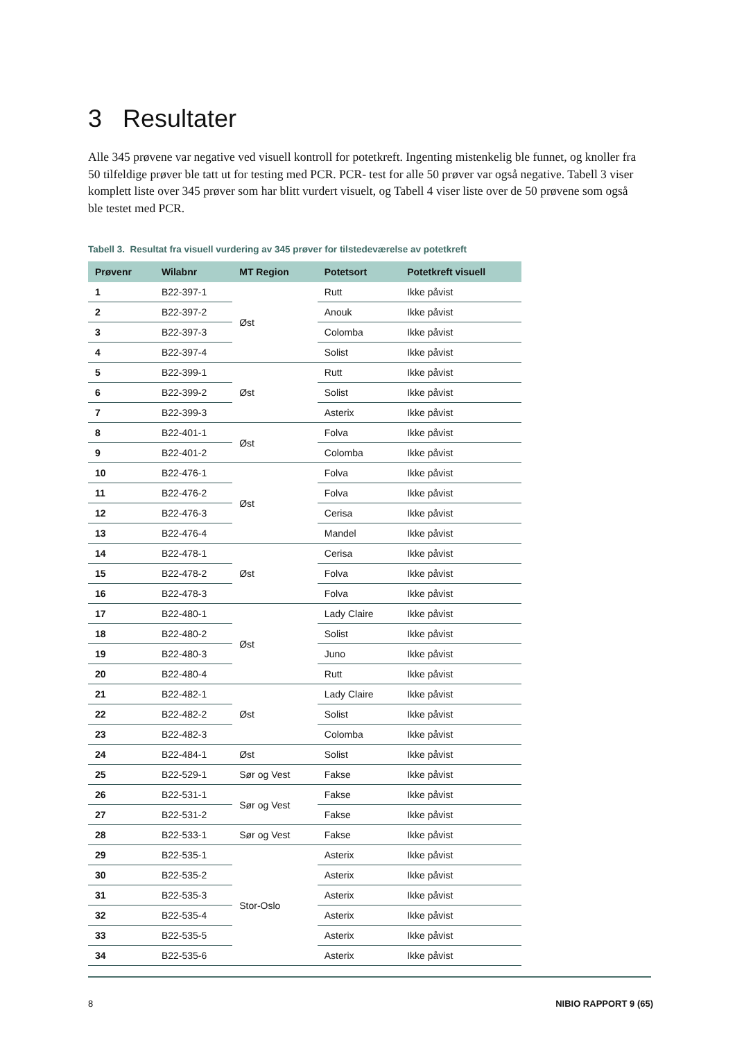3 Resultater
Alle 345 prøvene var negative ved visuell kontroll for potetkreft. Ingenting mistenkelig ble funnet, og knoller fra 50 tilfeldige prøver ble tatt ut for testing med PCR. PCR- test for alle 50 prøver var også negative. Tabell 3 viser komplett liste over 345 prøver som har blitt vurdert visuelt, og Tabell 4 viser liste over de 50 prøvene som også ble testet med PCR.
Tabell 3. Resultat fra visuell vurdering av 345 prøver for tilstedeværelse av potetkreft
| Prøvenr | Wilabnr | MT Region | Potetsort | Potetkreft visuell |
| --- | --- | --- | --- | --- |
| 1 | B22-397-1 | Øst | Rutt | Ikke påvist |
| 2 | B22-397-2 | | Anouk | Ikke påvist |
| 3 | B22-397-3 | | Colomba | Ikke påvist |
| 4 | B22-397-4 | | Solist | Ikke påvist |
| 5 | B22-399-1 | Øst | Rutt | Ikke påvist |
| 6 | B22-399-2 | | Solist | Ikke påvist |
| 7 | B22-399-3 | | Asterix | Ikke påvist |
| 8 | B22-401-1 | Øst | Folva | Ikke påvist |
| 9 | B22-401-2 | | Colomba | Ikke påvist |
| 10 | B22-476-1 | Øst | Folva | Ikke påvist |
| 11 | B22-476-2 | | Folva | Ikke påvist |
| 12 | B22-476-3 | | Cerisa | Ikke påvist |
| 13 | B22-476-4 | | Mandel | Ikke påvist |
| 14 | B22-478-1 | Øst | Cerisa | Ikke påvist |
| 15 | B22-478-2 | | Folva | Ikke påvist |
| 16 | B22-478-3 | | Folva | Ikke påvist |
| 17 | B22-480-1 | Øst | Lady Claire | Ikke påvist |
| 18 | B22-480-2 | | Solist | Ikke påvist |
| 19 | B22-480-3 | | Juno | Ikke påvist |
| 20 | B22-480-4 | | Rutt | Ikke påvist |
| 21 | B22-482-1 | Øst | Lady Claire | Ikke påvist |
| 22 | B22-482-2 | | Solist | Ikke påvist |
| 23 | B22-482-3 | | Colomba | Ikke påvist |
| 24 | B22-484-1 | Øst | Solist | Ikke påvist |
| 25 | B22-529-1 | Sør og Vest | Fakse | Ikke påvist |
| 26 | B22-531-1 | Sør og Vest | Fakse | Ikke påvist |
| 27 | B22-531-2 | | Fakse | Ikke påvist |
| 28 | B22-533-1 | Sør og Vest | Fakse | Ikke påvist |
| 29 | B22-535-1 | Stor-Oslo | Asterix | Ikke påvist |
| 30 | B22-535-2 | | Asterix | Ikke påvist |
| 31 | B22-535-3 | | Asterix | Ikke påvist |
| 32 | B22-535-4 | | Asterix | Ikke påvist |
| 33 | B22-535-5 | | Asterix | Ikke påvist |
| 34 | B22-535-6 | | Asterix | Ikke påvist |
8 NIBIO RAPPORT 9 (65)